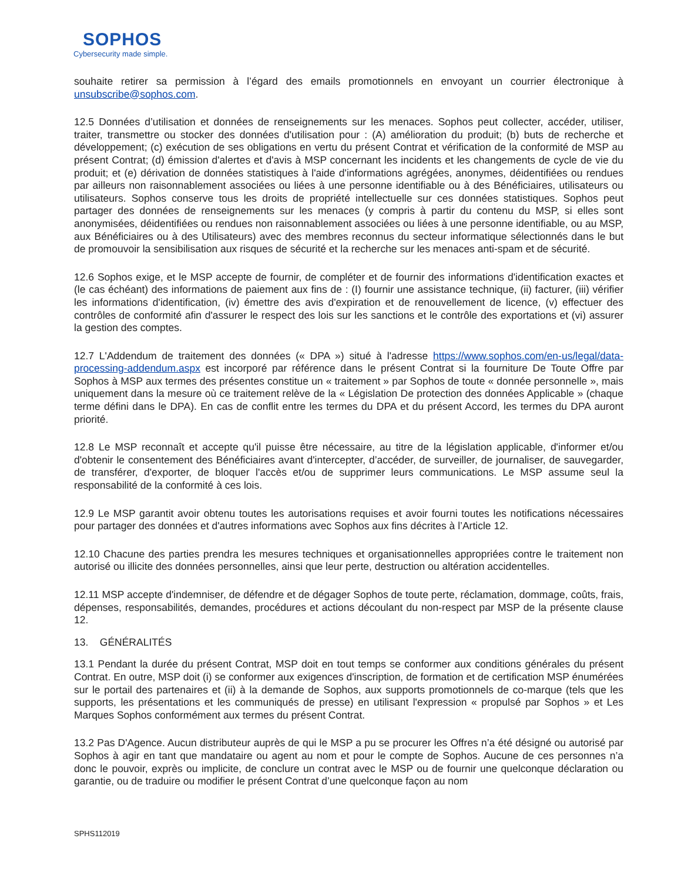SOPHOS
Cybersecurity made simple.
souhaite retirer sa permission à l’égard des emails promotionnels en envoyant un courrier électronique à unsubscribe@sophos.com.
12.5 Données d’utilisation et données de renseignements sur les menaces. Sophos peut collecter, accéder, utiliser, traiter, transmettre ou stocker des données d'utilisation pour : (A) amélioration du produit; (b) buts de recherche et développement; (c) exécution de ses obligations en vertu du présent Contrat et vérification de la conformité de MSP au présent Contrat; (d) émission d'alertes et d'avis à MSP concernant les incidents et les changements de cycle de vie du produit; et (e) dérivation de données statistiques à l'aide d'informations agrégées, anonymes, déidentifiées ou rendues par ailleurs non raisonnablement associées ou liées à une personne identifiable ou à des Bénéficiaires, utilisateurs ou utilisateurs. Sophos conserve tous les droits de propriété intellectuelle sur ces données statistiques. Sophos peut partager des données de renseignements sur les menaces (y compris à partir du contenu du MSP, si elles sont anonymisées, déidentifiées ou rendues non raisonnablement associées ou liées à une personne identifiable, ou au MSP, aux Bénéficiaires ou à des Utilisateurs) avec des membres reconnus du secteur informatique sélectionnés dans le but de promouvoir la sensibilisation aux risques de sécurité et la recherche sur les menaces anti-spam et de sécurité.
12.6 Sophos exige, et le MSP accepte de fournir, de compléter et de fournir des informations d'identification exactes et (le cas échéant) des informations de paiement aux fins de : (I) fournir une assistance technique, (ii) facturer, (iii) vérifier les informations d'identification, (iv) émettre des avis d'expiration et de renouvellement de licence, (v) effectuer des contrôles de conformité afin d'assurer le respect des lois sur les sanctions et le contrôle des exportations et (vi) assurer la gestion des comptes.
12.7 L'Addendum de traitement des données (« DPA ») situé à l'adresse https://www.sophos.com/en-us/legal/data-processing-addendum.aspx est incorporé par référence dans le présent Contrat si la fourniture De Toute Offre par Sophos à MSP aux termes des présentes constitue un « traitement » par Sophos de toute « donnée personnelle », mais uniquement dans la mesure où ce traitement relève de la « Législation De protection des données Applicable » (chaque terme défini dans le DPA). En cas de conflit entre les termes du DPA et du présent Accord, les termes du DPA auront priorité.
12.8 Le MSP reconnaît et accepte qu'il puisse être nécessaire, au titre de la législation applicable, d'informer et/ou d'obtenir le consentement des Bénéficiaires avant d'intercepter, d’accéder, de surveiller, de journaliser, de sauvegarder, de transférer, d'exporter, de bloquer l'accès et/ou de supprimer leurs communications. Le MSP assume seul la responsabilité de la conformité à ces lois.
12.9 Le MSP garantit avoir obtenu toutes les autorisations requises et avoir fourni toutes les notifications nécessaires pour partager des données et d'autres informations avec Sophos aux fins décrites à l’Article 12.
12.10 Chacune des parties prendra les mesures techniques et organisationnelles appropriées contre le traitement non autorisé ou illicite des données personnelles, ainsi que leur perte, destruction ou altération accidentelles.
12.11 MSP accepte d'indemniser, de défendre et de dégager Sophos de toute perte, réclamation, dommage, coûts, frais, dépenses, responsabilités, demandes, procédures et actions découlant du non-respect par MSP de la présente clause 12.
13. GÉNÉRALITÉS
13.1 Pendant la durée du présent Contrat, MSP doit en tout temps se conformer aux conditions générales du présent Contrat. En outre, MSP doit (i) se conformer aux exigences d'inscription, de formation et de certification MSP énumérées sur le portail des partenaires et (ii) à la demande de Sophos, aux supports promotionnels de co-marque (tels que les supports, les présentations et les communiqués de presse) en utilisant l'expression « propulsé par Sophos » et Les Marques Sophos conformément aux termes du présent Contrat.
13.2 Pas D'Agence. Aucun distributeur auprès de qui le MSP a pu se procurer les Offres n’a été désigné ou autorisé par Sophos à agir en tant que mandataire ou agent au nom et pour le compte de Sophos. Aucune de ces personnes n’a donc le pouvoir, exprès ou implicite, de conclure un contrat avec le MSP ou de fournir une quelconque déclaration ou garantie, ou de traduire ou modifier le présent Contrat d’une quelconque façon au nom
SPHS112019